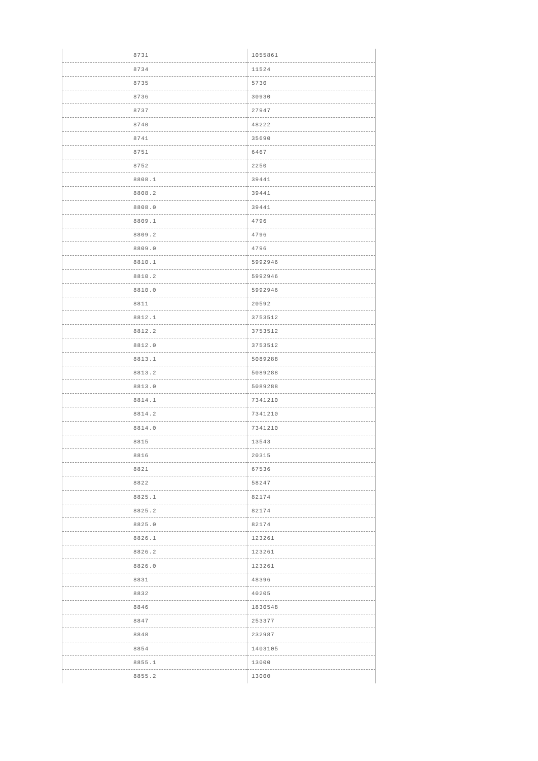| 8731 | 1055861 |
| 8734 | 11524 |
| 8735 | 5730 |
| 8736 | 30930 |
| 8737 | 27947 |
| 8740 | 48222 |
| 8741 | 35690 |
| 8751 | 6467 |
| 8752 | 2250 |
| 8808.1 | 39441 |
| 8808.2 | 39441 |
| 8808.0 | 39441 |
| 8809.1 | 4796 |
| 8809.2 | 4796 |
| 8809.0 | 4796 |
| 8810.1 | 5992946 |
| 8810.2 | 5992946 |
| 8810.0 | 5992946 |
| 8811 | 20592 |
| 8812.1 | 3753512 |
| 8812.2 | 3753512 |
| 8812.0 | 3753512 |
| 8813.1 | 5089288 |
| 8813.2 | 5089288 |
| 8813.0 | 5089288 |
| 8814.1 | 7341210 |
| 8814.2 | 7341210 |
| 8814.0 | 7341210 |
| 8815 | 13543 |
| 8816 | 20315 |
| 8821 | 67536 |
| 8822 | 58247 |
| 8825.1 | 82174 |
| 8825.2 | 82174 |
| 8825.0 | 82174 |
| 8826.1 | 123261 |
| 8826.2 | 123261 |
| 8826.0 | 123261 |
| 8831 | 48396 |
| 8832 | 40205 |
| 8846 | 1830548 |
| 8847 | 253377 |
| 8848 | 232987 |
| 8854 | 1403105 |
| 8855.1 | 13000 |
| 8855.2 | 13000 |